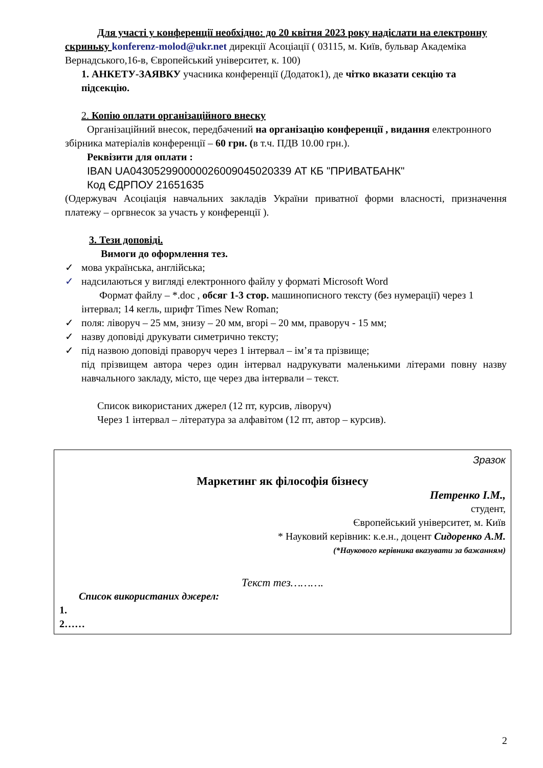Для участі у конференції необхідно: до 20 квітня 2023 року надіслати на електронну скриньку konferenz-molod@ukr.net дирекції Асоціації ( 03115, м. Київ, бульвар Академіка Вернадського,16-в, Європейський університет, к. 100)
1. АНКЕТУ-ЗАЯВКУ учасника конференції (Додаток1), де чітко вказати секцію та підсекцію.
2. Копію оплати організаційного внеску
Організаційний внесок, передбачений на організацію конференції , видання електронного збірника матеріалів конференції – 60 грн. (в т.ч. ПДВ 10.00 грн.).
Реквізити для оплати :
IBAN UA043052990000026009045020339 АТ КБ "ПРИВАТБАНК"
Код ЄДРПОУ 21651635
(Одержувач Асоціація навчальних закладів України приватної форми власності, призначення платежу – оргвнесок за участь у конференції ).
3. Тези доповіді.
Вимоги до оформлення тез.
✓ мова українська, англійська;
✓ надсилаються у вигляді електронного файлу у форматі Microsoft Word
Формат файлу – *.doc , обсяг 1-3 стор. машинописного тексту (без нумерації) через 1 інтервал; 14 кегль, шрифт Times New Roman;
✓ поля: ліворуч – 25 мм, знизу – 20 мм, вгорі – 20 мм, праворуч - 15 мм;
✓ назву доповіді друкувати симетрично тексту;
✓ під назвою доповіді праворуч через 1 інтервал – ім’я та прізвище;
під прізвищем автора через один інтервал надрукувати маленькими літерами повну назву навчального закладу, місто, ще через два інтервали – текст.
Список використаних джерел (12 пт, курсив, ліворуч)
Через 1 інтервал – література за алфавітом (12 пт, автор – курсив).
Зразок
Маркетинг як філософія бізнесу
Петренко І.М.,
студент,
Європейський університет, м. Київ
* Науковий керівник: к.е.н., доцент Сидоренко А.М.
(*Наукового керівника вказувати за бажанням)
Текст тез……….
Список використаних джерел:
1.
2……
2